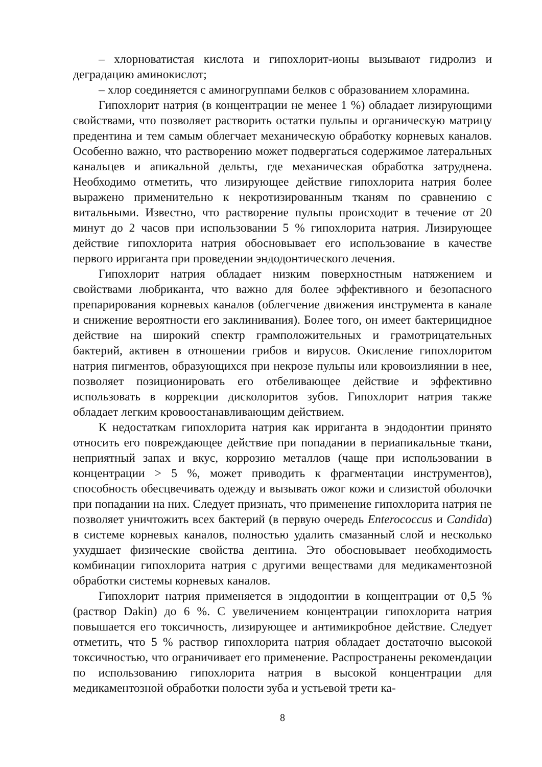– хлорноватистая кислота и гипохлорит-ионы вызывают гидролиз и деградацию аминокислот;
– хлор соединяется с аминогруппами белков с образованием хлорамина.
Гипохлорит натрия (в концентрации не менее 1 %) обладает лизирующими свойствами, что позволяет растворить остатки пульпы и органическую матрицу предентина и тем самым облегчает механическую обработку корневых каналов. Особенно важно, что растворению может подвергаться содержимое латеральных канальцев и апикальной дельты, где механическая обработка затруднена. Необходимо отметить, что лизирующее действие гипохлорита натрия более выражено применительно к некротизированным тканям по сравнению с витальными. Известно, что растворение пульпы происходит в течение от 20 минут до 2 часов при использовании 5 % гипохлорита натрия. Лизирующее действие гипохлорита натрия обосновывает его использование в качестве первого ирриганта при проведении эндодонтического лечения.
Гипохлорит натрия обладает низким поверхностным натяжением и свойствами любриканта, что важно для более эффективного и безопасного препарирования корневых каналов (облегчение движения инструмента в канале и снижение вероятности его заклинивания). Более того, он имеет бактерицидное действие на широкий спектр грамположительных и грамотрицательных бактерий, активен в отношении грибов и вирусов. Окисление гипохлоритом натрия пигментов, образующихся при некрозе пульпы или кровоизлиянии в нее, позволяет позиционировать его отбеливающее действие и эффективно использовать в коррекции дисколоритов зубов. Гипохлорит натрия также обладает легким кровоостанавливающим действием.
К недостаткам гипохлорита натрия как ирриганта в эндодонтии принято относить его повреждающее действие при попадании в периапикальные ткани, неприятный запах и вкус, коррозию металлов (чаще при использовании в концентрации > 5 %, может приводить к фрагментации инструментов), способность обесцвечивать одежду и вызывать ожог кожи и слизистой оболочки при попадании на них. Следует признать, что применение гипохлорита натрия не позволяет уничтожить всех бактерий (в первую очередь Enterococcus и Candida) в системе корневых каналов, полностью удалить смазанный слой и несколько ухудшает физические свойства дентина. Это обосновывает необходимость комбинации гипохлорита натрия с другими веществами для медикаментозной обработки системы корневых каналов.
Гипохлорит натрия применяется в эндодонтии в концентрации от 0,5 % (раствор Dakin) до 6 %. С увеличением концентрации гипохлорита натрия повышается его токсичность, лизирующее и антимикробное действие. Следует отметить, что 5 % раствор гипохлорита натрия обладает достаточно высокой токсичностью, что ограничивает его применение. Распространены рекомендации по использованию гипохлорита натрия в высокой концентрации для медикаментозной обработки полости зуба и устьевой трети ка-
8